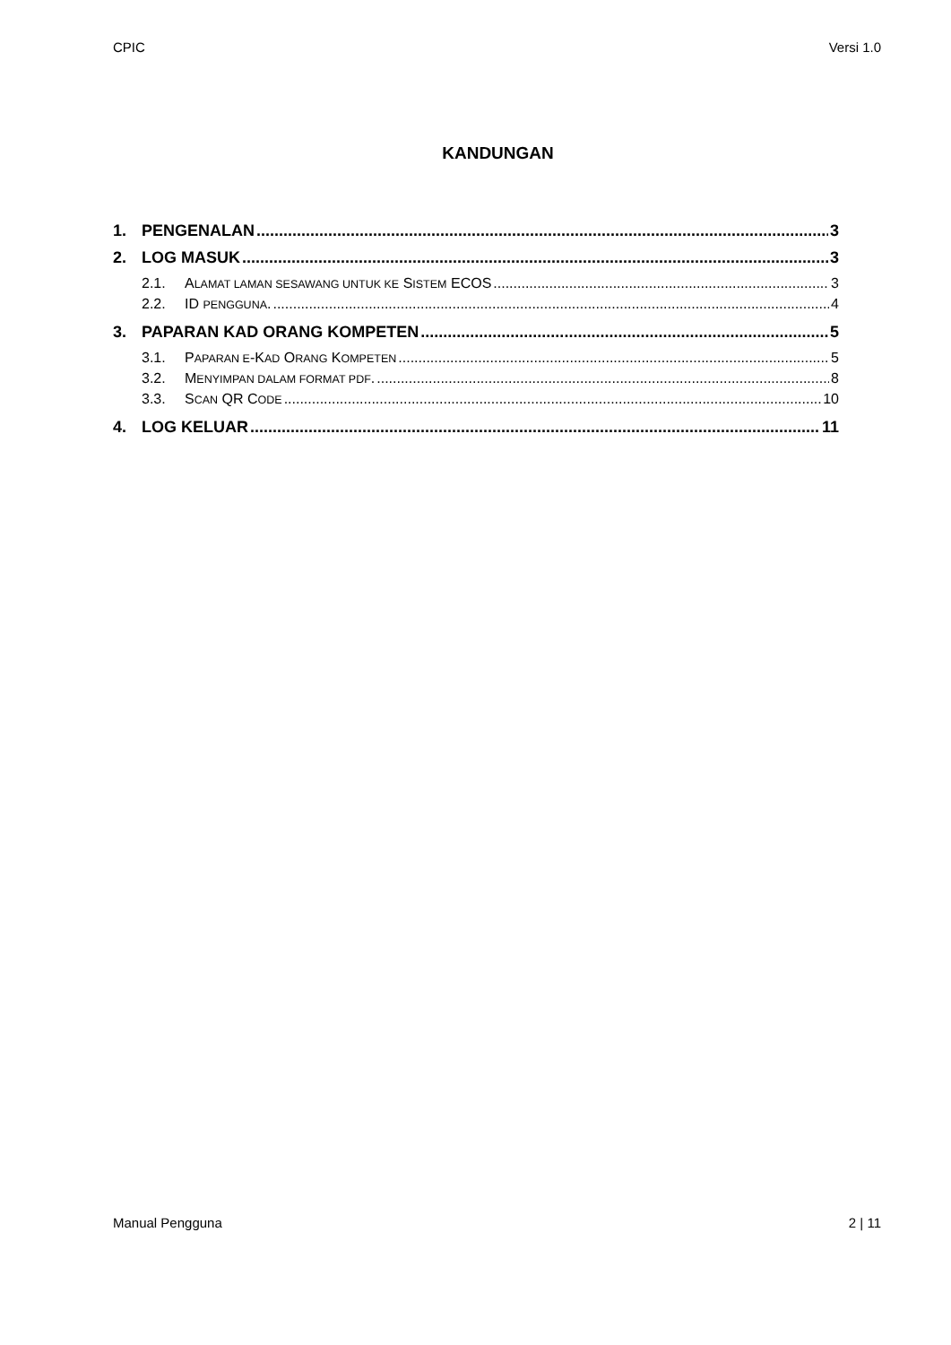CPIC Versi 1.0
KANDUNGAN
1. PENGENALAN 3
2. LOG MASUK 3
2.1. ALAMAT LAMAN SESAWANG UNTUK KE SISTEM ECOS 3
2.2. ID PENGGUNA. 4
3. PAPARAN KAD ORANG KOMPETEN 5
3.1. PAPARAN E-KAD ORANG KOMPETEN 5
3.2. MENYIMPAN DALAM FORMAT PDF. 8
3.3. SCAN QR CODE 10
4. LOG KELUAR 11
Manual Pengguna 2 | 11